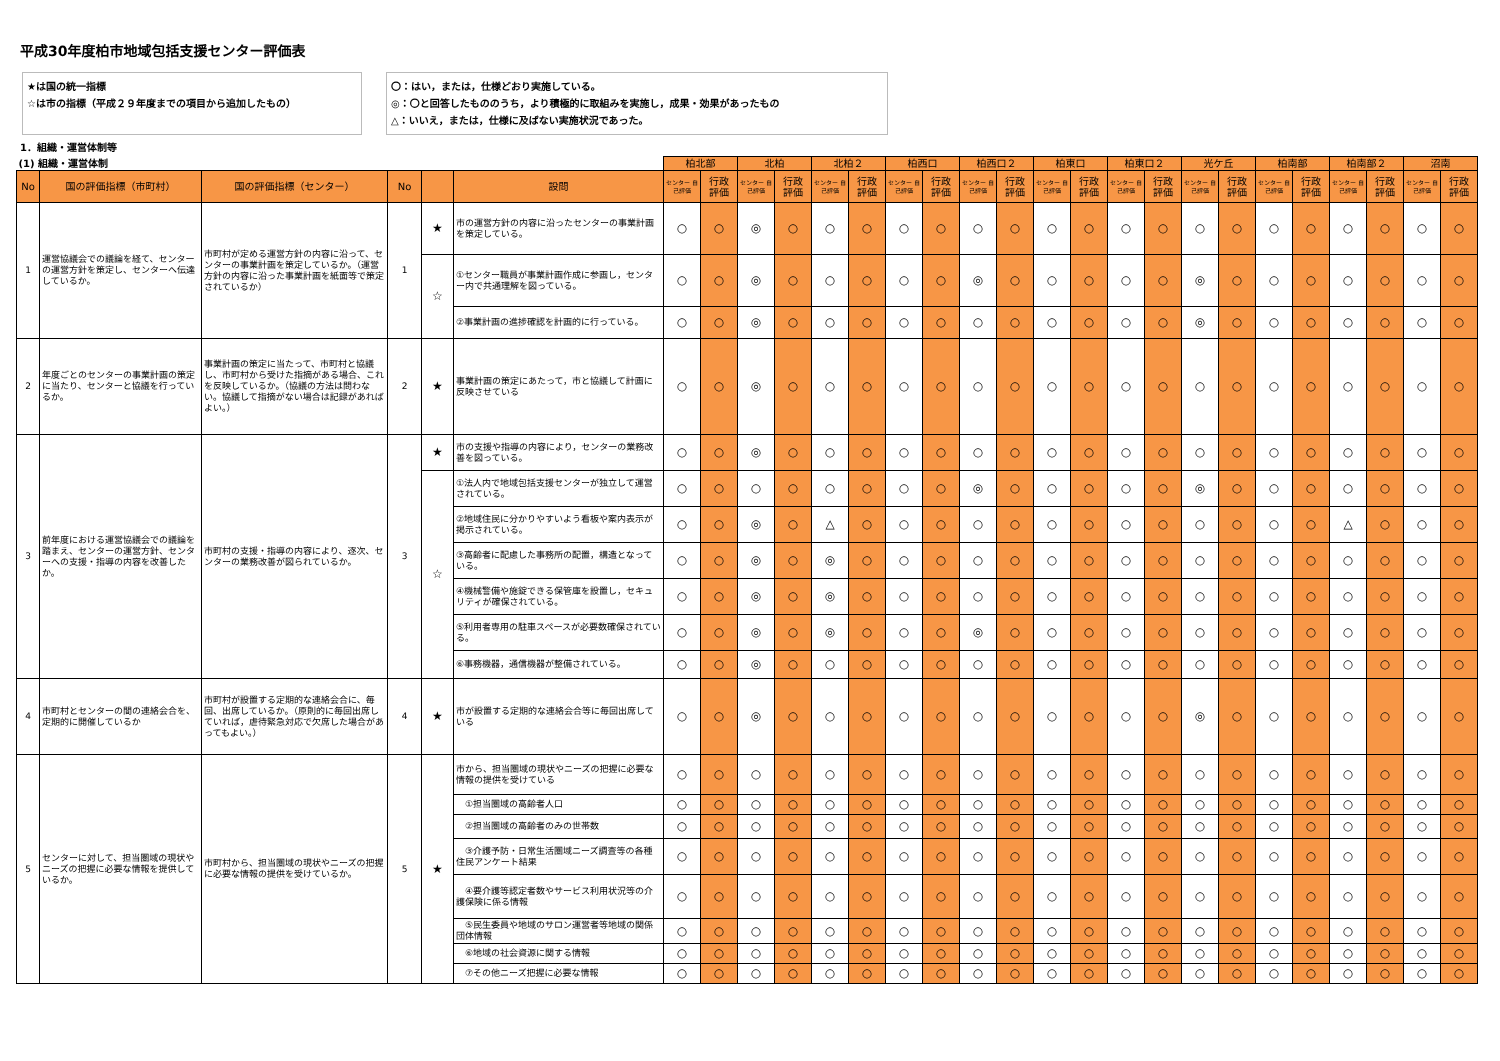平成30年度柏市地域包括支援センター評価表
★は国の統一指標
☆は市の指標（平成２９年度までの項目から追加したもの）
〇：はい，または，仕様どおり実施している。
◎：〇と回答したもののうち，より積極的に取組みを実施し，成果・効果があったもの
△：いいえ，または，仕様に及ばない実施状況であった。
1．組織・運営体制等
| (1) 組織・運営体制 | | | | | | 柏北部 | | 北柏 | | 北柏２ | | 柏西口 | | 柏西口２ | | 柏東口 | | 柏東口２ | | 光ケ丘 | | 柏南部 | | 柏南部２ | | 沼南 | |
| No | 国の評価指標（市町村） | 国の評価指標（センター） | No | | 設問 | センター 自己評価 | 行政 評価 | センター 自己評価 | 行政 評価 | センター 自己評価 | 行政 評価 | センター 自己評価 | 行政 評価 | センター 自己評価 | 行政 評価 | センター 自己評価 | 行政 評価 | センター 自己評価 | 行政 評価 | センター 自己評価 | 行政 評価 | センター 自己評価 | 行政 評価 | センター 自己評価 | 行政 評価 | センター 自己評価 | 行政 評価 |
| 1 | 運営協議会での議論を経て、センターの運営方針を策定し、センターへ伝達しているか。 | 市町村が定める運営方針の内容に沿って、センターの事業計画を策定しているか。（運営方針の内容に沿った事業計画を紙面等で策定されているか） | 1 | ★ | 市の運営方針の内容に沿ったセンターの事業計画を策定している。 | ○ | ○ | ◎ | ○ | ○ | ○ | ○ | ○ | ○ | ○ | ○ | ○ | ○ | ○ | ○ | ○ | ○ | ○ | ○ | ○ | ○ | ○ |
| | | | | ☆ | ①センター職員が事業計画作成に参画し，センター内で共通理解を図っている。 | ○ | ○ | ◎ | ○ | ○ | ○ | ○ | ○ | ◎ | ○ | ○ | ○ | ○ | ○ | ◎ | ○ | ○ | ○ | ○ | ○ | ○ | ○ |
| | | | | | ②事業計画の進捗確認を計画的に行っている。 | ○ | ○ | ◎ | ○ | ○ | ○ | ○ | ○ | ○ | ○ | ○ | ○ | ○ | ○ | ◎ | ○ | ○ | ○ | ○ | ○ | ○ | ○ |
| 2 | 年度ごとのセンターの事業計画の策定に当たり、センターと協議を行っているか。 | 事業計画の策定に当たって、市町村と協議し、市町村から受けた指摘がある場合、これを反映しているか。（協議の方法は問わない。協議して指摘がない場合は記録があればよい。） | 2 | ★ | 事業計画の策定にあたって，市と協議して計画に反映させている | ○ | ○ | ◎ | ○ | ○ | ○ | ○ | ○ | ○ | ○ | ○ | ○ | ○ | ○ | ○ | ○ | ○ | ○ | ○ | ○ | ○ | ○ |
| 3 | 前年度における運営協議会での議論を踏まえ、センターの運営方針、センターへの支援・指導の内容を改善したか。 | 市町村の支援・指導の内容により、逐次、センターの業務改善が図られているか。 | 3 | ★ | 市の支援や指導の内容により，センターの業務改善を図っている。 | ○ | ○ | ◎ | ○ | ○ | ○ | ○ | ○ | ○ | ○ | ○ | ○ | ○ | ○ | ○ | ○ | ○ | ○ | ○ | ○ | ○ | ○ |
| | | | | ☆ | ①法人内で地域包括支援センターが独立して運営されている。 | ○ | ○ | ○ | ○ | ○ | ○ | ○ | ○ | ◎ | ○ | ○ | ○ | ○ | ○ | ◎ | ○ | ○ | ○ | ○ | ○ | ○ | ○ |
| | | | | | ②地域住民に分かりやすいよう看板や案内表示が掲示されている。 | ○ | ○ | ◎ | ○ | △ | ○ | ○ | ○ | ○ | ○ | ○ | ○ | ○ | ○ | ○ | ○ | ○ | ○ | △ | ○ | ○ | ○ |
| | | | | | ③高齢者に配慮した事務所の配置，構造となっている。 | ○ | ○ | ◎ | ○ | ◎ | ○ | ○ | ○ | ○ | ○ | ○ | ○ | ○ | ○ | ○ | ○ | ○ | ○ | ○ | ○ | ○ | ○ |
| | | | | | ④機械警備や施錠できる保管庫を設置し，セキュリティが確保されている。 | ○ | ○ | ◎ | ○ | ◎ | ○ | ○ | ○ | ○ | ○ | ○ | ○ | ○ | ○ | ○ | ○ | ○ | ○ | ○ | ○ | ○ | ○ |
| | | | | | ⑤利用者専用の駐車スペースが必要数確保されている。 | ○ | ○ | ◎ | ○ | ◎ | ○ | ○ | ○ | ◎ | ○ | ○ | ○ | ○ | ○ | ○ | ○ | ○ | ○ | ○ | ○ | ○ | ○ |
| | | | | | ⑥事務機器，通信機器が整備されている。 | ○ | ○ | ◎ | ○ | ○ | ○ | ○ | ○ | ○ | ○ | ○ | ○ | ○ | ○ | ○ | ○ | ○ | ○ | ○ | ○ | ○ | ○ |
| 4 | 市町村とセンターの間の連絡会合を、定期的に開催しているか | 市町村が設置する定期的な連絡会合に、毎回、出席しているか。（原則的に毎回出席していれば，虐待緊急対応で欠席した場合があってもよい。） | 4 | ★ | 市が設置する定期的な連絡会合等に毎回出席している | ○ | ○ | ◎ | ○ | ○ | ○ | ○ | ○ | ○ | ○ | ○ | ○ | ○ | ○ | ◎ | ○ | ○ | ○ | ○ | ○ | ○ | ○ |
| 5 | センターに対して、担当圏域の現状やニーズの把握に必要な情報を提供しているか。 | 市町村から、担当圏域の現状やニーズの把握に必要な情報の提供を受けているか。 | 5 | ★ | 市から、担当圏域の現状やニーズの把握に必要な情報の提供を受けている | ○ | ○ | ○ | ○ | ○ | ○ | ○ | ○ | ○ | ○ | ○ | ○ | ○ | ○ | ○ | ○ | ○ | ○ | ○ | ○ | ○ | ○ |
| | | | | | ①担当圏域の高齢者人口 | ○ | ○ | ○ | ○ | ○ | ○ | ○ | ○ | ○ | ○ | ○ | ○ | ○ | ○ | ○ | ○ | ○ | ○ | ○ | ○ | ○ | ○ |
| | | | | | ②担当圏域の高齢者のみの世帯数 | ○ | ○ | ○ | ○ | ○ | ○ | ○ | ○ | ○ | ○ | ○ | ○ | ○ | ○ | ○ | ○ | ○ | ○ | ○ | ○ | ○ | ○ |
| | | | | | ③介護予防・日常生活圏域ニーズ調査等の各種住民アンケート結果 | ○ | ○ | ○ | ○ | ○ | ○ | ○ | ○ | ○ | ○ | ○ | ○ | ○ | ○ | ○ | ○ | ○ | ○ | ○ | ○ | ○ | ○ |
| | | | | | ④要介護等認定者数やサービス利用状況等の介護保険に係る情報 | ○ | ○ | ○ | ○ | ○ | ○ | ○ | ○ | ○ | ○ | ○ | ○ | ○ | ○ | ○ | ○ | ○ | ○ | ○ | ○ | ○ | ○ |
| | | | | | ⑤民生委員や地域のサロン運営者等地域の関係団体情報 | ○ | ○ | ○ | ○ | ○ | ○ | ○ | ○ | ○ | ○ | ○ | ○ | ○ | ○ | ○ | ○ | ○ | ○ | ○ | ○ | ○ | ○ |
| | | | | | ⑥地域の社会資源に関する情報 | ○ | ○ | ○ | ○ | ○ | ○ | ○ | ○ | ○ | ○ | ○ | ○ | ○ | ○ | ○ | ○ | ○ | ○ | ○ | ○ | ○ | ○ |
| | | | | | ⑦その他ニーズ把握に必要な情報 | ○ | ○ | ○ | ○ | ○ | ○ | ○ | ○ | ○ | ○ | ○ | ○ | ○ | ○ | ○ | ○ | ○ | ○ | ○ | ○ | ○ | ○ |